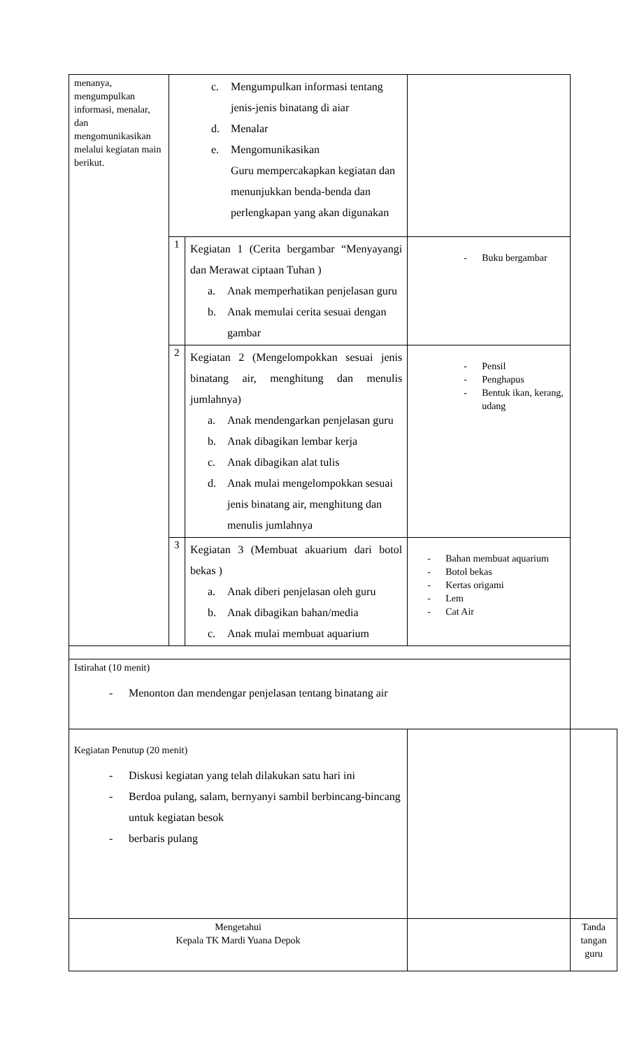| menanya, mengumpulkan informasi, menalar, dan mengomunikasikan melalui kegiatan main berikut. | c. Mengumpulkan informasi tentang jenis-jenis binatang di aiar d. Menalar e. Mengomunikasikan Guru mempercakapkan kegiatan dan menunjukkan benda-benda dan perlengkapan yang akan digunakan | | | |
| | 1 | Kegiatan 1 (Cerita bergambar “Menyayangi dan Merawat ciptaan Tuhan ) a. Anak memperhatikan penjelasan guru b. Anak memulai cerita sesuai dengan gambar | - Buku bergambar | |
| | 2 | Kegiatan 2 (Mengelompokkan sesuai jenis binatang air, menghitung dan menulis jumlahnya) a. Anak mendengarkan penjelasan guru b. Anak dibagikan lembar kerja c. Anak dibagikan alat tulis d. Anak mulai mengelompokkan sesuai jenis binatang air, menghitung dan menulis jumlahnya | - Pensil - Penghapus - Bentuk ikan, kerang, udang | |
| | 3 | Kegiatan 3 (Membuat akuarium dari botol bekas ) a. Anak diberi penjelasan oleh guru b. Anak dibagikan bahan/media c. Anak mulai membuat aquarium | - Bahan membuat aquarium - Botol bekas - Kertas origami - Lem - Cat Air | |
| Istirahat (10 menit) - Menonton dan mendengar penjelasan tentang binatang air | | | | |
| Kegiatan Penutup (20 menit) - Diskusi kegiatan yang telah dilakukan satu hari ini - Berdoa pulang, salam, bernyanyi sambil berbincang-bincang untuk kegiatan besok - berbaris pulang | | | | |
| Mengetahui Kepala TK Mardi Yuana Depok | | | | Tanda tangan guru |